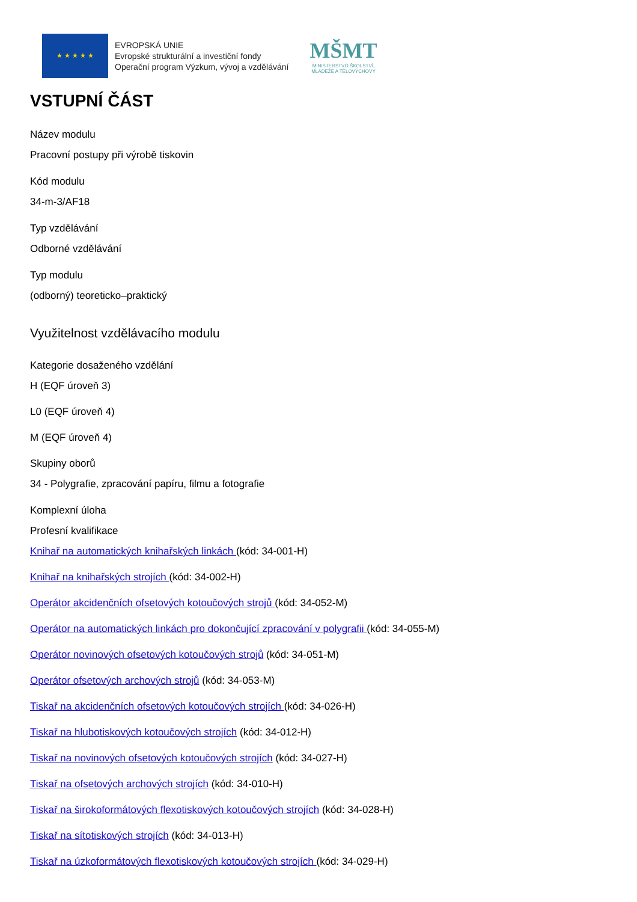★ ★ ★ ★ ★
EVROPSKÁ UNIE
Evropské strukturální a investiční fondy
Operační program Výzkum, vývoj a vzdělávání
MŠMT
MINISTERSTVO ŠKOLSTVÍ,
MLÁDEŽE A TĚLOVÝCHOVY
VSTUPNÍ ČÁST
Název modulu
Pracovní postupy při výrobě tiskovin
Kód modulu
34-m-3/AF18
Typ vzdělávání
Odborné vzdělávání
Typ modulu
(odborný) teoreticko–praktický
Využitelnost vzdělávacího modulu
Kategorie dosaženého vzdělání
H (EQF úroveň 3)
L0 (EQF úroveň 4)
M (EQF úroveň 4)
Skupiny oborů
34 - Polygrafie, zpracování papíru, filmu a fotografie
Komplexní úloha
Profesní kvalifikace
Knihař na automatických knihařských linkách (kód: 34-001-H)
Knihař na knihařských strojích (kód: 34-002-H)
Operátor akcidenčních ofsetových kotoučových strojů (kód: 34-052-M)
Operátor na automatických linkách pro dokončující zpracování v polygrafii (kód: 34-055-M)
Operátor novinových ofsetových kotoučových strojů (kód: 34-051-M)
Operátor ofsetových archových strojů (kód: 34-053-M)
Tiskař na akcidenčních ofsetových kotoučových strojích (kód: 34-026-H)
Tiskař na hlubotiskových kotoučových strojích (kód: 34-012-H)
Tiskař na novinových ofsetových kotoučových strojích (kód: 34-027-H)
Tiskař na ofsetových archových strojích (kód: 34-010-H)
Tiskař na širokoformátových flexotiskových kotoučových strojích (kód: 34-028-H)
Tiskař na sítotiskových strojích (kód: 34-013-H)
Tiskař na úzkoformátových flexotiskových kotoučových strojích (kód: 34-029-H)